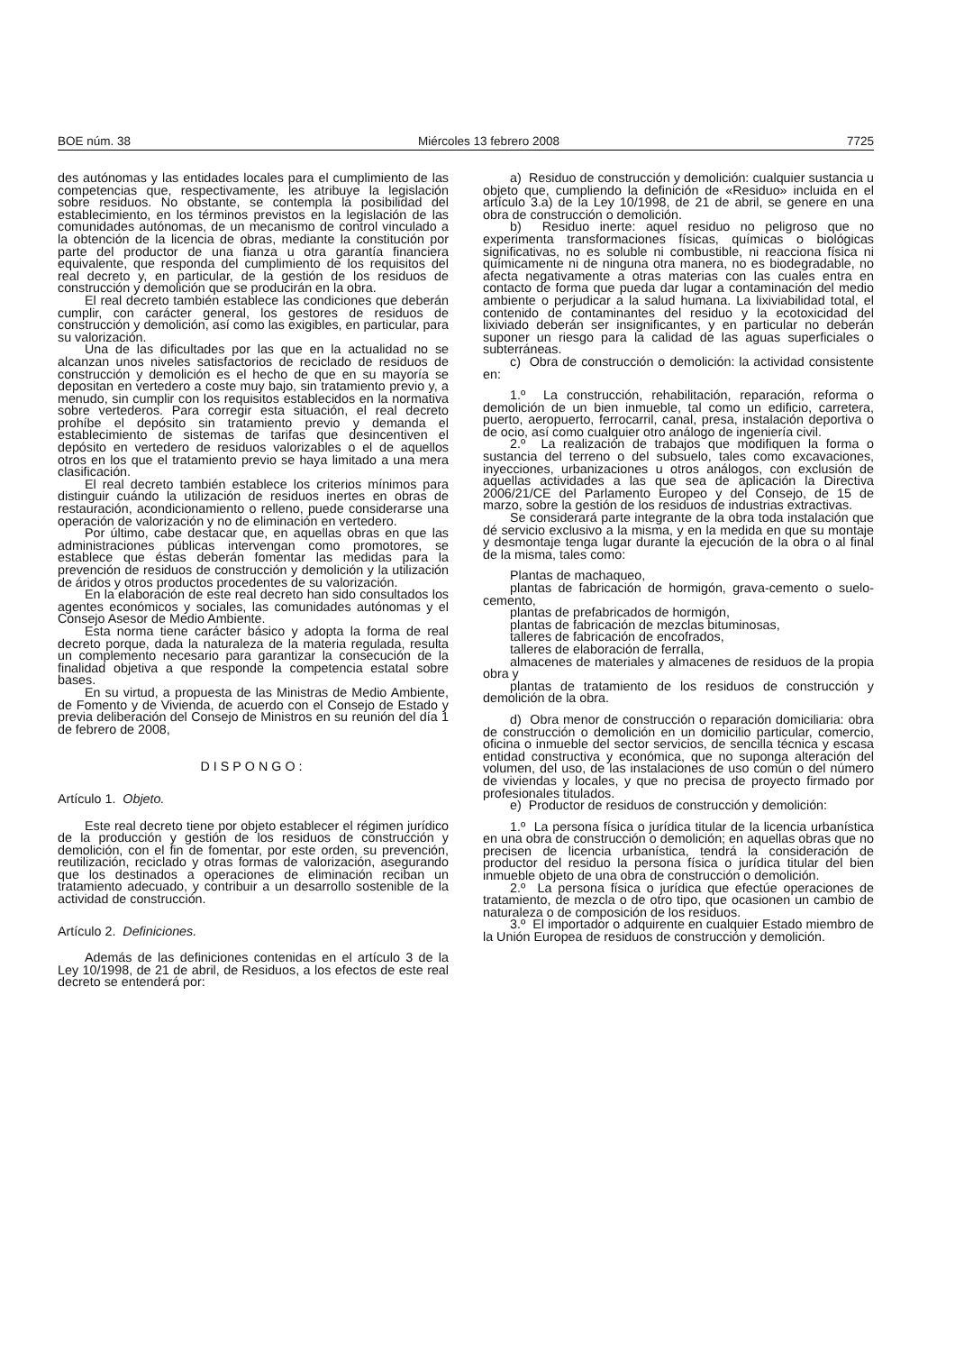BOE núm. 38 Miércoles 13 febrero 2008 7725
des autónomas y las entidades locales para el cumplimiento de las competencias que, respectivamente, les atribuye la legislación sobre residuos. No obstante, se contempla la posibilidad del establecimiento, en los términos previstos en la legislación de las comunidades autónomas, de un mecanismo de control vinculado a la obtención de la licencia de obras, mediante la constitución por parte del productor de una fianza u otra garantía financiera equivalente, que responda del cumplimiento de los requisitos del real decreto y, en particular, de la gestión de los residuos de construcción y demolición que se producirán en la obra.
El real decreto también establece las condiciones que deberán cumplir, con carácter general, los gestores de residuos de construcción y demolición, así como las exigibles, en particular, para su valorización.
Una de las dificultades por las que en la actualidad no se alcanzan unos niveles satisfactorios de reciclado de residuos de construcción y demolición es el hecho de que en su mayoría se depositan en vertedero a coste muy bajo, sin tratamiento previo y, a menudo, sin cumplir con los requisitos establecidos en la normativa sobre vertederos. Para corregir esta situación, el real decreto prohíbe el depósito sin tratamiento previo y demanda el establecimiento de sistemas de tarifas que desincentiven el depósito en vertedero de residuos valorizables o el de aquellos otros en los que el tratamiento previo se haya limitado a una mera clasificación.
El real decreto también establece los criterios mínimos para distinguir cuándo la utilización de residuos inertes en obras de restauración, acondicionamiento o relleno, puede considerarse una operación de valorización y no de eliminación en vertedero.
Por último, cabe destacar que, en aquellas obras en que las administraciones públicas intervengan como promotores, se establece que éstas deberán fomentar las medidas para la prevención de residuos de construcción y demolición y la utilización de áridos y otros productos procedentes de su valorización.
En la elaboración de este real decreto han sido consultados los agentes económicos y sociales, las comunidades autónomas y el Consejo Asesor de Medio Ambiente.
Esta norma tiene carácter básico y adopta la forma de real decreto porque, dada la naturaleza de la materia regulada, resulta un complemento necesario para garantizar la consecución de la finalidad objetiva a que responde la competencia estatal sobre bases.
En su virtud, a propuesta de las Ministras de Medio Ambiente, de Fomento y de Vivienda, de acuerdo con el Consejo de Estado y previa deliberación del Consejo de Ministros en su reunión del día 1 de febrero de 2008,
DISPONGO:
Artículo 1. Objeto.
Este real decreto tiene por objeto establecer el régimen jurídico de la producción y gestión de los residuos de construcción y demolición, con el fin de fomentar, por este orden, su prevención, reutilización, reciclado y otras formas de valorización, asegurando que los destinados a operaciones de eliminación reciban un tratamiento adecuado, y contribuir a un desarrollo sostenible de la actividad de construcción.
Artículo 2. Definiciones.
Además de las definiciones contenidas en el artículo 3 de la Ley 10/1998, de 21 de abril, de Residuos, a los efectos de este real decreto se entenderá por:
a) Residuo de construcción y demolición: cualquier sustancia u objeto que, cumpliendo la definición de «Residuo» incluida en el artículo 3.a) de la Ley 10/1998, de 21 de abril, se genere en una obra de construcción o demolición.
b) Residuo inerte: aquel residuo no peligroso que no experimenta transformaciones físicas, químicas o biológicas significativas, no es soluble ni combustible, ni reacciona física ni químicamente ni de ninguna otra manera, no es biodegradable, no afecta negativamente a otras materias con las cuales entra en contacto de forma que pueda dar lugar a contaminación del medio ambiente o perjudicar a la salud humana. La lixiviabilidad total, el contenido de contaminantes del residuo y la ecotoxicidad del lixiviado deberán ser insignificantes, y en particular no deberán suponer un riesgo para la calidad de las aguas superficiales o subterráneas.
c) Obra de construcción o demolición: la actividad consistente en:
1.º La construcción, rehabilitación, reparación, reforma o demolición de un bien inmueble, tal como un edificio, carretera, puerto, aeropuerto, ferrocarril, canal, presa, instalación deportiva o de ocio, así como cualquier otro análogo de ingeniería civil.
2.º La realización de trabajos que modifiquen la forma o sustancia del terreno o del subsuelo, tales como excavaciones, inyecciones, urbanizaciones u otros análogos, con exclusión de aquellas actividades a las que sea de aplicación la Directiva 2006/21/CE del Parlamento Europeo y del Consejo, de 15 de marzo, sobre la gestión de los residuos de industrias extractivas.
Se considerará parte integrante de la obra toda instalación que dé servicio exclusivo a la misma, y en la medida en que su montaje y desmontaje tenga lugar durante la ejecución de la obra o al final de la misma, tales como:
Plantas de machaqueo,
plantas de fabricación de hormigón, grava-cemento o suelo-cemento,
plantas de prefabricados de hormigón,
plantas de fabricación de mezclas bituminosas,
talleres de fabricación de encofrados,
talleres de elaboración de ferralla,
almacenes de materiales y almacenes de residuos de la propia obra y
plantas de tratamiento de los residuos de construcción y demolición de la obra.
d) Obra menor de construcción o reparación domiciliaria: obra de construcción o demolición en un domicilio particular, comercio, oficina o inmueble del sector servicios, de sencilla técnica y escasa entidad constructiva y económica, que no suponga alteración del volumen, del uso, de las instalaciones de uso común o del número de viviendas y locales, y que no precisa de proyecto firmado por profesionales titulados.
e) Productor de residuos de construcción y demolición:
1.º La persona física o jurídica titular de la licencia urbanística en una obra de construcción o demolición; en aquellas obras que no precisen de licencia urbanística, tendrá la consideración de productor del residuo la persona física o jurídica titular del bien inmueble objeto de una obra de construcción o demolición.
2.º La persona física o jurídica que efectúe operaciones de tratamiento, de mezcla o de otro tipo, que ocasionen un cambio de naturaleza o de composición de los residuos.
3.º El importador o adquirente en cualquier Estado miembro de la Unión Europea de residuos de construcción y demolición.